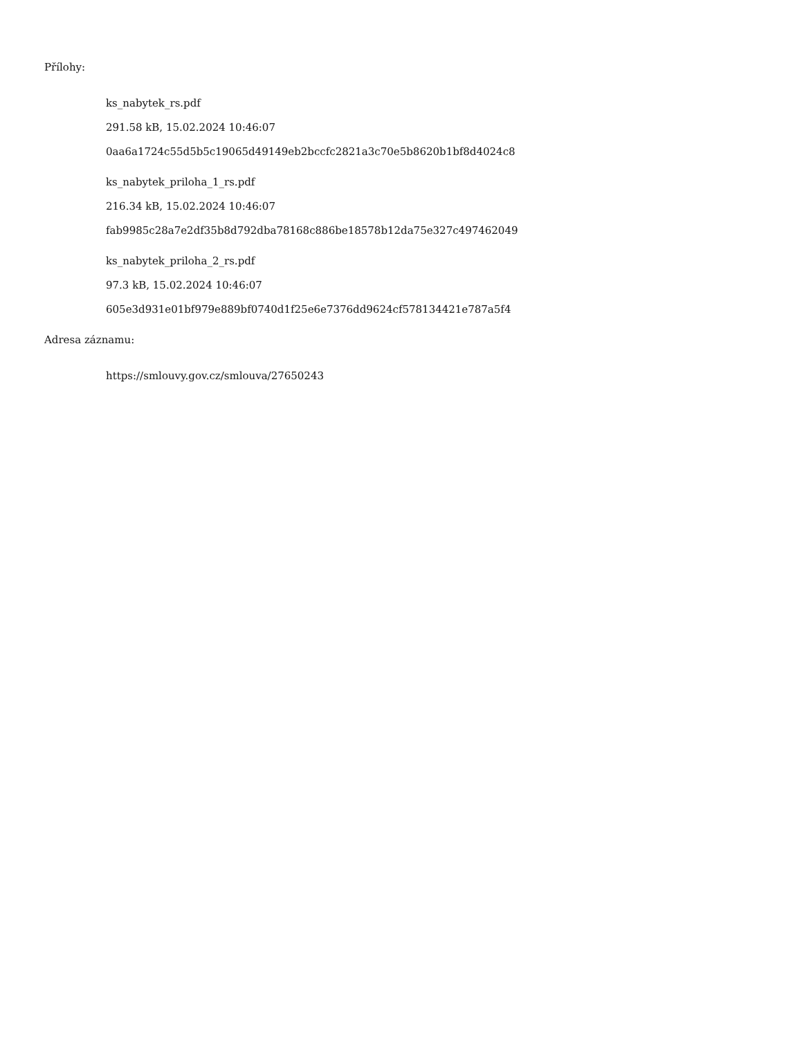Přílohy:
ks_nabytek_rs.pdf
291.58 kB, 15.02.2024 10:46:07
0aa6a1724c55d5b5c19065d49149eb2bccfc2821a3c70e5b8620b1bf8d4024c8
ks_nabytek_priloha_1_rs.pdf
216.34 kB, 15.02.2024 10:46:07
fab9985c28a7e2df35b8d792dba78168c886be18578b12da75e327c497462049
ks_nabytek_priloha_2_rs.pdf
97.3 kB, 15.02.2024 10:46:07
605e3d931e01bf979e889bf0740d1f25e6e7376dd9624cf578134421e787a5f4
Adresa záznamu:
https://smlouvy.gov.cz/smlouva/27650243